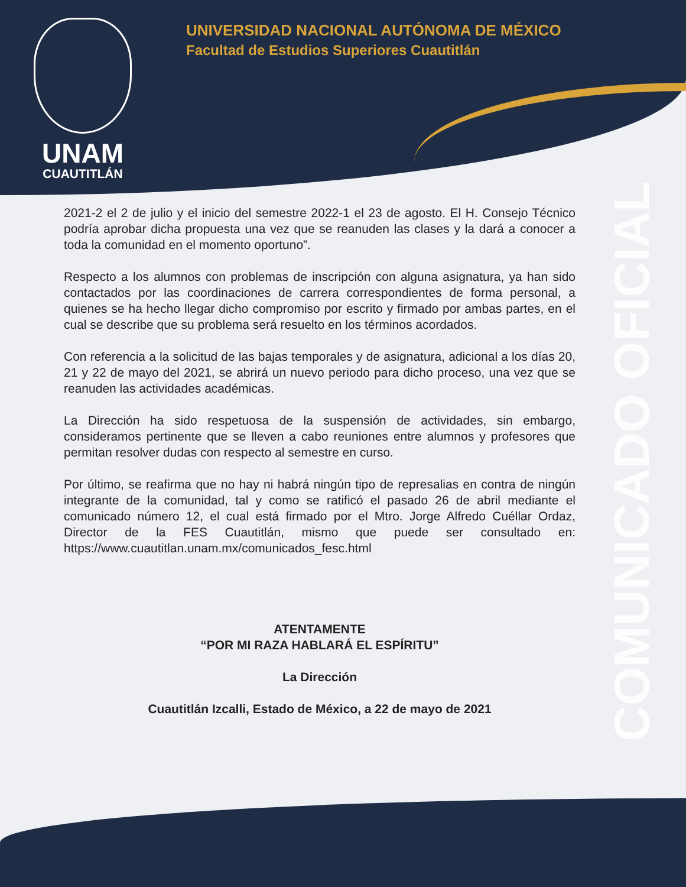UNAM
CUAUTITLÁN
UNIVERSIDAD NACIONAL AUTÓNOMA DE MÉXICO
Facultad de Estudios Superiores Cuautitlán
COMUNICADO OFICIAL
2021-2 el 2 de julio y el inicio del semestre 2022-1 el 23 de agosto. El H. Consejo Técnico podría aprobar dicha propuesta una vez que se reanuden las clases y la dará a conocer a toda la comunidad en el momento oportuno”.
Respecto a los alumnos con problemas de inscripción con alguna asignatura, ya han sido contactados por las coordinaciones de carrera correspondientes de forma personal, a quienes se ha hecho llegar dicho compromiso por escrito y firmado por ambas partes, en el cual se describe que su problema será resuelto en los términos acordados.
Con referencia a la solicitud de las bajas temporales y de asignatura, adicional a los días 20, 21 y 22 de mayo del 2021, se abrirá un nuevo periodo para dicho proceso, una vez que se reanuden las actividades académicas.
La Dirección ha sido respetuosa de la suspensión de actividades, sin embargo, consideramos pertinente que se lleven a cabo reuniones entre alumnos y profesores que permitan resolver dudas con respecto al semestre en curso.
Por último, se reafirma que no hay ni habrá ningún tipo de represalias en contra de ningún integrante de la comunidad, tal y como se ratificó el pasado 26 de abril mediante el comunicado número 12, el cual está firmado por el Mtro. Jorge Alfredo Cuéllar Ordaz, Director de la FES Cuautitlán, mismo que puede ser consultado en: https://www.cuautitlan.unam.mx/comunicados_fesc.html
ATENTAMENTE
“POR MI RAZA HABLARÁ EL ESPÍRITU”
La Dirección
Cuautitlán Izcalli, Estado de México, a 22 de mayo de 2021